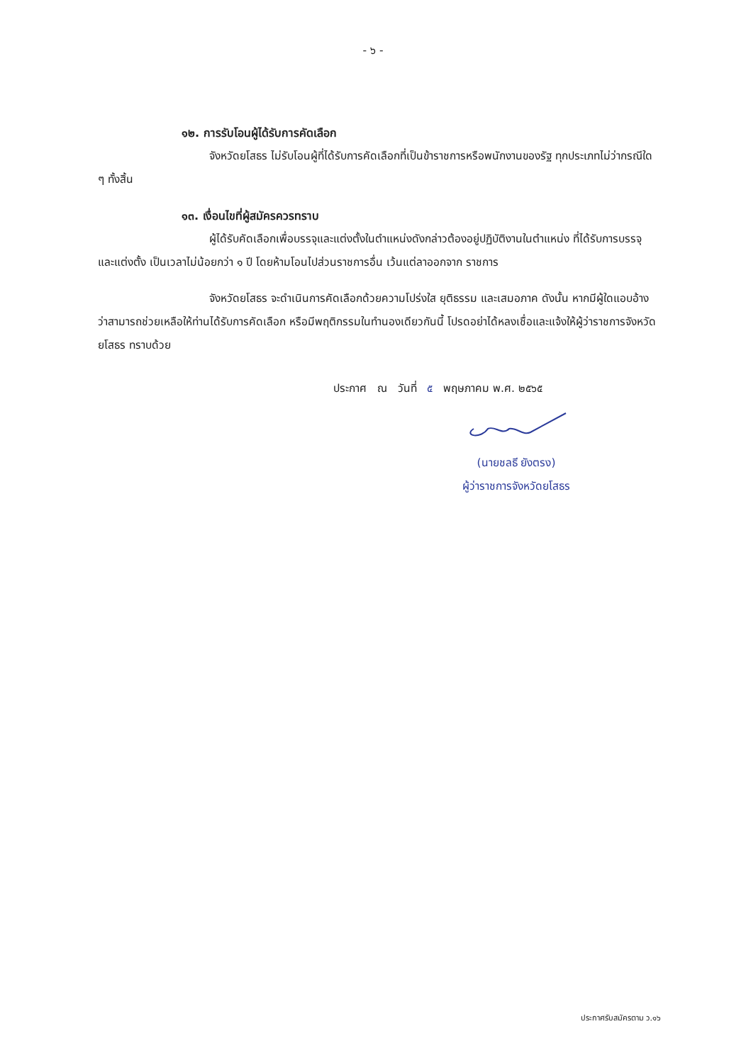- ๖ -
๑๒. การรับโอนผู้ได้รับการคัดเลือก
จังหวัดยโสธร ไม่รับโอนผู้ที่ได้รับการคัดเลือกที่เป็นข้าราชการหรือพนักงานของรัฐ ทุกประเภทไม่ว่ากรณีใด ๆ ทั้งสิ้น
๑๓. เงื่อนไขที่ผู้สมัครควรทราบ
ผู้ได้รับคัดเลือกเพื่อบรรจุและแต่งตั้งในตำแหน่งดังกล่าวต้องอยู่ปฏิบัติงานในตำแหน่ง ที่ได้รับการบรรจุและแต่งตั้ง เป็นเวลาไม่น้อยกว่า ๑ ปี โดยห้ามโอนไปส่วนราชการอื่น เว้นแต่ลาออกจาก ราชการ
จังหวัดยโสธร จะดำเนินการคัดเลือกด้วยความโปร่งใส ยุติธรรม และเสมอภาค ดังนั้น หากมีผู้ใดแอบอ้างว่าสามารถช่วยเหลือให้ท่านได้รับการคัดเลือก หรือมีพฤติกรรมในทำนองเดียวกันนี้ โปรดอย่าได้หลงเชื่อและแจ้งให้ผู้ว่าราชการจังหวัดยโสธร ทราบด้วย
ประกาศ ณ วันที่ ๕ พฤษภาคม พ.ศ. ๒๕๖๕
(นายชลธี ยังตรง)
ผู้ว่าราชการจังหวัดยโสธร
ประกาศรับสมัครตาม ว.๑๖